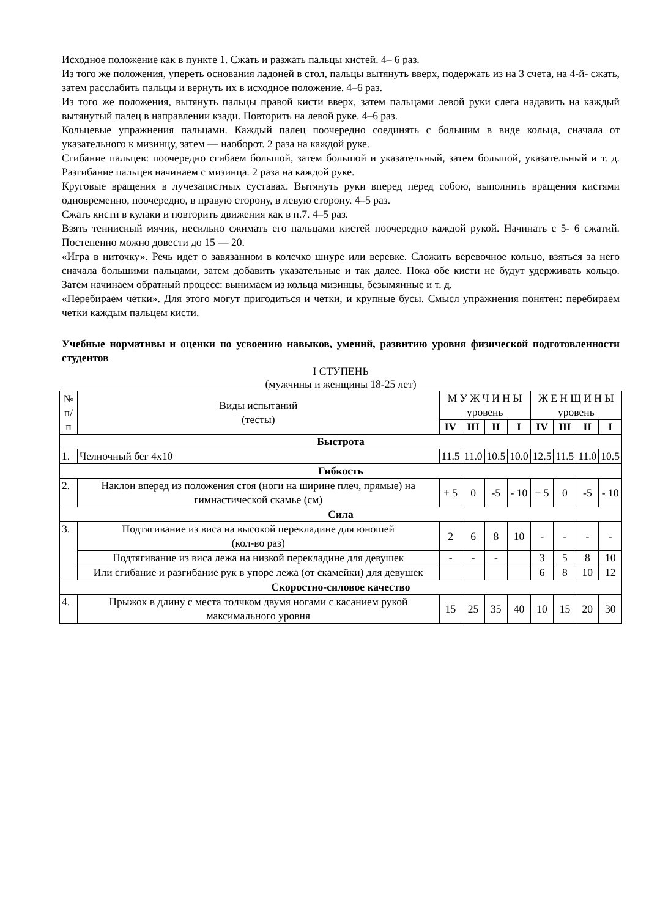Исходное положение как в пункте 1. Сжать и разжать пальцы кистей. 4– 6 раз.
Из того же положения, упереть основания ладоней в стол, пальцы вытянуть вверх, подержать из на 3 счета, на 4-й- сжать, затем расслабить пальцы и вернуть их в исходное положение. 4–6 раз.
Из того же положения, вытянуть пальцы правой кисти вверх, затем пальцами левой руки слега надавить на каждый вытянутый палец в направлении кзади. Повторить на левой руке. 4–6 раз.
Кольцевые упражнения пальцами. Каждый палец поочередно соединять с большим в виде кольца, сначала от указательного к мизинцу, затем — наоборот. 2 раза на каждой руке.
Сгибание пальцев: поочередно сгибаем большой, затем большой и указательный, затем большой, указательный и т. д. Разгибание пальцев начинаем с мизинца. 2 раза на каждой руке.
Круговые вращения в лучезапястных суставах. Вытянуть руки вперед перед собою, выполнить вращения кистями одновременно, поочередно, в правую сторону, в левую сторону. 4–5 раз.
Сжать кисти в кулаки и повторить движения как в п.7. 4–5 раз.
Взять теннисный мячик, несильно сжимать его пальцами кистей поочередно каждой рукой. Начинать с 5- 6 сжатий. Постепенно можно довести до 15 — 20.
«Игра в ниточку». Речь идет о завязанном в колечко шнуре или веревке. Сложить веревочное кольцо, взяться за него сначала большими пальцами, затем добавить указательные и так далее. Пока обе кисти не будут удерживать кольцо. Затем начинаем обратный процесс: вынимаем из кольца мизинцы, безымянные и т. д.
«Перебираем четки». Для этого могут пригодиться и четки, и крупные бусы. Смысл упражнения понятен: перебираем четки каждым пальцем кисти.
Учебные нормативы и оценки по усвоению навыков, умений, развитию уровня физической подготовленности студентов
I СТУПЕНЬ
(мужчины и женщины 18-25 лет)
| № п/п | Виды испытаний (тесты) | М У Ж Ч И Н Ы уровень | | | | Ж Е Н Щ И Н Ы уровень | | | |
| --- | --- | --- | --- | --- | --- | --- | --- | --- | --- |
| | | IV | III | II | I | IV | III | II | I |
| Быстрота | | | | | | | | | |
| 1. | Челночный бег 4x10 | 11.5 | 11.0 | 10.5 | 10.0 | 12.5 | 11.5 | 11.0 | 10.5 |
| Гибкость | | | | | | | | | |
| 2. | Наклон вперед из положения стоя (ноги на ширине плеч, прямые) на гимнастической скамье (см) | + 5 | 0 | -5 | - 10 | + 5 | 0 | -5 | - 10 |
| Сила | | | | | | | | | |
| 3. | Подтягивание из виса на высокой перекладине для юношей (кол-во раз) | 2 | 6 | 8 | 10 | - | - | - | - |
| | Подтягивание из виса лежа на низкой перекладине для девушек | - | - | - | | 3 | 5 | 8 | 10 |
| | Или сгибание и разгибание рук в упоре лежа (от скамейки) для девушек | | | | | 6 | 8 | 10 | 12 |
| Скоростно-силовое качество | | | | | | | | | |
| 4. | Прыжок в длину с места толчком двумя ногами с касанием рукой максимального уровня | 15 | 25 | 35 | 40 | 10 | 15 | 20 | 30 |